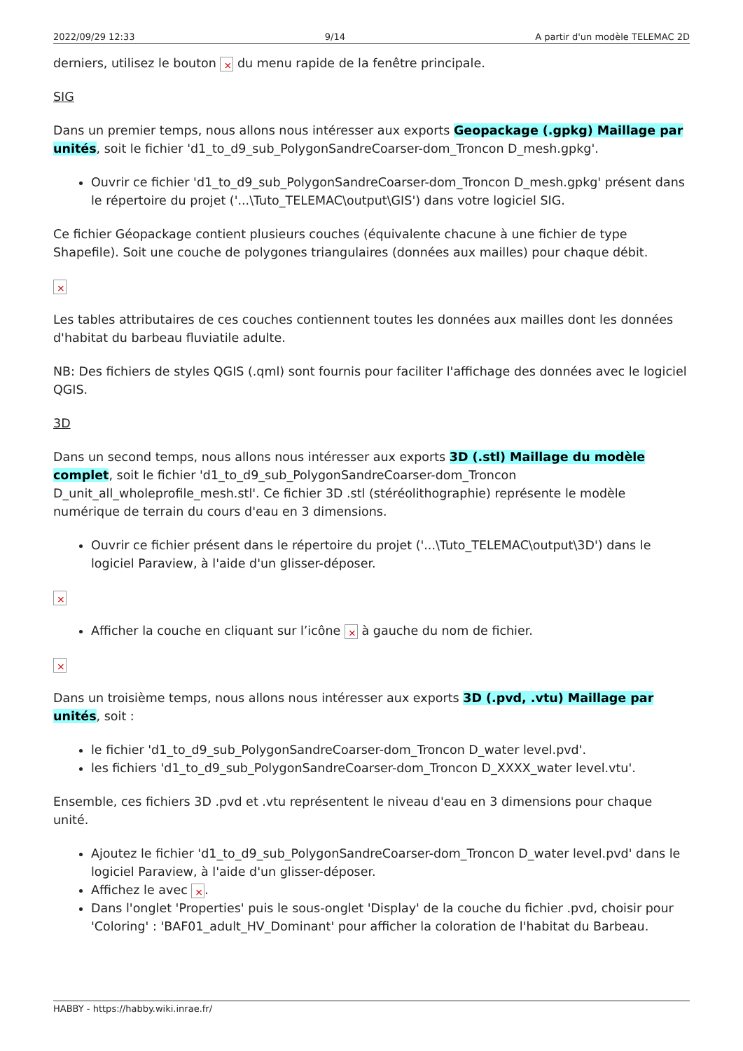2022/09/29 12:33 9/14 A partir d'un modèle TELEMAC 2D
derniers, utilisez le bouton du menu rapide de la fenêtre principale.
SIG
Dans un premier temps, nous allons nous intéresser aux exports Geopackage (.gpkg) Maillage par unités, soit le fichier 'd1_to_d9_sub_PolygonSandreCoarser-dom_Troncon D_mesh.gpkg'.
Ouvrir ce fichier 'd1_to_d9_sub_PolygonSandreCoarser-dom_Troncon D_mesh.gpkg' présent dans le répertoire du projet ('...\Tuto_TELEMAC\output\GIS') dans votre logiciel SIG.
Ce fichier Géopackage contient plusieurs couches (équivalente chacune à une fichier de type Shapefile). Soit une couche de polygones triangulaires (données aux mailles) pour chaque débit.
Les tables attributaires de ces couches contiennent toutes les données aux mailles dont les données d'habitat du barbeau fluviatile adulte.
NB: Des fichiers de styles QGIS (.qml) sont fournis pour faciliter l'affichage des données avec le logiciel QGIS.
3D
Dans un second temps, nous allons nous intéresser aux exports 3D (.stl) Maillage du modèle complet, soit le fichier 'd1_to_d9_sub_PolygonSandreCoarser-dom_Troncon D_unit_all_wholeprofile_mesh.stl'. Ce fichier 3D .stl (stéréolithographie) représente le modèle numérique de terrain du cours d'eau en 3 dimensions.
Ouvrir ce fichier présent dans le répertoire du projet ('...\Tuto_TELEMAC\output\3D') dans le logiciel Paraview, à l'aide d'un glisser-déposer.
Afficher la couche en cliquant sur l’icône à gauche du nom de fichier.
Dans un troisième temps, nous allons nous intéresser aux exports 3D (.pvd, .vtu) Maillage par unités, soit :
le fichier 'd1_to_d9_sub_PolygonSandreCoarser-dom_Troncon D_water level.pvd'.
les fichiers 'd1_to_d9_sub_PolygonSandreCoarser-dom_Troncon D_XXXX_water level.vtu'.
Ensemble, ces fichiers 3D .pvd et .vtu représentent le niveau d'eau en 3 dimensions pour chaque unité.
Ajoutez le fichier 'd1_to_d9_sub_PolygonSandreCoarser-dom_Troncon D_water level.pvd' dans le logiciel Paraview, à l'aide d'un glisser-déposer.
Affichez le avec .
Dans l'onglet 'Properties' puis le sous-onglet 'Display' de la couche du fichier .pvd, choisir pour 'Coloring' : 'BAF01_adult_HV_Dominant' pour afficher la coloration de l'habitat du Barbeau.
HABBY - https://habby.wiki.inrae.fr/